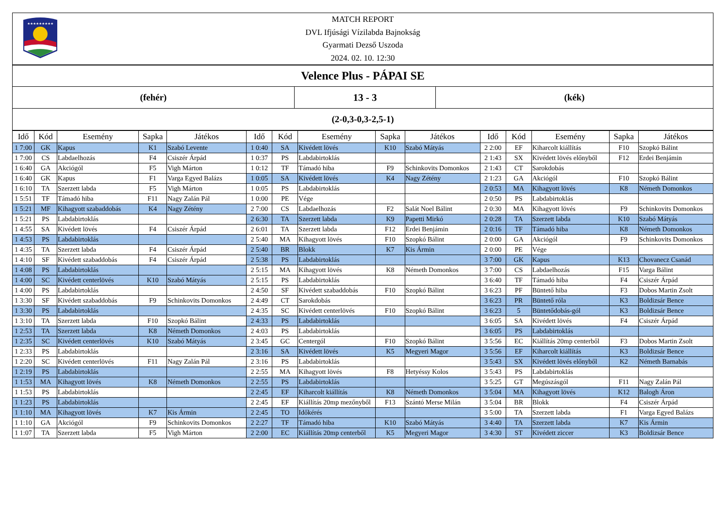★★★★★★★★★
MATCH REPORT
DVL Ifjúsági Vízilabda Bajnokság
Gyarmati Dezső Uszoda
2024. 02. 10. 12:30
Velence Plus - PÁPAI SE
| (fehér) | 13 - 3 | (kék) |
| (2-0,3-0,3-2,5-1) | | |
| Idő | Kód | Esemény | Sapka | Játékos | Idő | Kód | Esemény | Sapka | Játékos | Idő | Kód | Esemény | Sapka | Játékos |
| --- | --- | --- | --- | --- | --- | --- | --- | --- | --- | --- | --- | --- | --- | --- |
| 1 7:00 | GK | Kapus | K1 | Szabó Levente | 1 0:40 | SA | Kivédett lövés | K10 | Szabó Mátyás | 2 2:00 | EF | Kiharcolt kiállítás | F10 | Szopkó Bálint |
| 1 7:00 | CS | Labdaelhozás | F4 | Csiszér Árpád | 1 0:37 | PS | Labdabirtoklás | | | 2 1:43 | SX | Kivédett lövés előnyből | F12 | Erdei Benjámin |
| 1 6:40 | GA | Akciógól | F5 | Vigh Márton | 1 0:12 | TF | Támadó hiba | F9 | Schinkovits Domonkos | 2 1:43 | CT | Sarokdobás | | |
| 1 6:40 | GK | Kapus | F1 | Varga Egyed Balázs | 1 0:05 | SA | Kivédett lövés | K4 | Nagy Zétény | 2 1:23 | GA | Akciógól | F10 | Szopkó Bálint |
| 1 6:10 | TA | Szerzett labda | F5 | Vigh Márton | 1 0:05 | PS | Labdabirtoklás | | | 2 0:53 | MA | Kihagyott lövés | K8 | Németh Domonkos |
| 1 5:51 | TF | Támadó hiba | F11 | Nagy Zalán Pál | 1 0:00 | PE | Vége | | | 2 0:50 | PS | Labdabirtoklás | | |
| 1 5:21 | MF | Kihagyott szabaddobás | K4 | Nagy Zétény | 2 7:00 | CS | Labdaelhozás | F2 | Salát Noel Bálint | 2 0:30 | MA | Kihagyott lövés | F9 | Schinkovits Domonkos |
| 1 5:21 | PS | Labdabirtoklás | | | 2 6:30 | TA | Szerzett labda | K9 | Papetti Mirkó | 2 0:28 | TA | Szerzett labda | K10 | Szabó Mátyás |
| 1 4:55 | SA | Kivédett lövés | F4 | Csiszér Árpád | 2 6:01 | TA | Szerzett labda | F12 | Erdei Benjámin | 2 0:16 | TF | Támadó hiba | K8 | Németh Domonkos |
| 1 4:53 | PS | Labdabirtoklás | | | 2 5:40 | MA | Kihagyott lövés | F10 | Szopkó Bálint | 2 0:00 | GA | Akciógól | F9 | Schinkovits Domonkos |
| 1 4:35 | TA | Szerzett labda | F4 | Csiszér Árpád | 2 5:40 | BR | Blokk | K7 | Kis Ármin | 2 0:00 | PE | Vége | | |
| 1 4:10 | SF | Kivédett szabaddobás | F4 | Csiszér Árpád | 2 5:38 | PS | Labdabirtoklás | | | 3 7:00 | GK | Kapus | K13 | Chovanecz Csanád |
| 1 4:08 | PS | Labdabirtoklás | | | 2 5:15 | MA | Kihagyott lövés | K8 | Németh Domonkos | 3 7:00 | CS | Labdaelhozás | F15 | Varga Bálint |
| 1 4:00 | SC | Kivédett centerlövés | K10 | Szabó Mátyás | 2 5:15 | PS | Labdabirtoklás | | | 3 6:40 | TF | Támadó hiba | F4 | Csiszér Árpád |
| 1 4:00 | PS | Labdabirtoklás | | | 2 4:50 | SF | Kivédett szabaddobás | F10 | Szopkó Bálint | 3 6:23 | PF | Büntető hiba | F3 | Dobos Martin Zsolt |
| 1 3:30 | SF | Kivédett szabaddobás | F9 | Schinkovits Domonkos | 2 4:49 | CT | Sarokdobás | | | 3 6:23 | PR | Büntető róla | K3 | Boldizsár Bence |
| 1 3:30 | PS | Labdabirtoklás | | | 2 4:35 | SC | Kivédett centerlövés | F10 | Szopkó Bálint | 3 6:23 | 5 | Büntetődobás-gól | K3 | Boldizsár Bence |
| 1 3:10 | TA | Szerzett labda | F10 | Szopkó Bálint | 2 4:33 | PS | Labdabirtoklás | | | 3 6:05 | SA | Kivédett lövés | F4 | Csiszér Árpád |
| 1 2:53 | TA | Szerzett labda | K8 | Németh Domonkos | 2 4:03 | PS | Labdabirtoklás | | | 3 6:05 | PS | Labdabirtoklás | | |
| 1 2:35 | SC | Kivédett centerlövés | K10 | Szabó Mátyás | 2 3:45 | GC | Centergól | F10 | Szopkó Bálint | 3 5:56 | EC | Kiállítás 20mp centerből | F3 | Dobos Martin Zsolt |
| 1 2:33 | PS | Labdabirtoklás | | | 2 3:16 | SA | Kivédett lövés | K5 | Megyeri Magor | 3 5:56 | EF | Kiharcolt kiállítás | K3 | Boldizsár Bence |
| 1 2:20 | SC | Kivédett centerlövés | F11 | Nagy Zalán Pál | 2 3:16 | PS | Labdabirtoklás | | | 3 5:43 | SX | Kivédett lövés előnyből | K2 | Németh Barnabás |
| 1 2:19 | PS | Labdabirtoklás | | | 2 2:55 | MA | Kihagyott lövés | F8 | Hetyéssy Kolos | 3 5:43 | PS | Labdabirtoklás | | |
| 1 1:53 | MA | Kihagyott lövés | K8 | Németh Domonkos | 2 2:55 | PS | Labdabirtoklás | | | 3 5:25 | GT | Megúszásgól | F11 | Nagy Zalán Pál |
| 1 1:53 | PS | Labdabirtoklás | | | 2 2:45 | EF | Kiharcolt kiállítás | K8 | Németh Domonkos | 3 5:04 | MA | Kihagyott lövés | K12 | Balogh Áron |
| 1 1:23 | PS | Labdabirtoklás | | | 2 2:45 | EF | Kiállítás 20mp mezőnyből | F13 | Szántó Merse Milán | 3 5:04 | BR | Blokk | F4 | Csiszér Árpád |
| 1 1:10 | MA | Kihagyott lövés | K7 | Kis Ármin | 2 2:45 | TO | Időkérés | | | 3 5:00 | TA | Szerzett labda | F1 | Varga Egyed Balázs |
| 1 1:10 | GA | Akciógól | F9 | Schinkovits Domonkos | 2 2:27 | TF | Támadó hiba | K10 | Szabó Mátyás | 3 4:40 | TA | Szerzett labda | K7 | Kis Ármin |
| 1 1:07 | TA | Szerzett labda | F5 | Vigh Márton | 2 2:00 | EC | Kiállítás 20mp centerből | K5 | Megyeri Magor | 3 4:30 | ST | Kivédett ziccer | K3 | Boldizsár Bence |